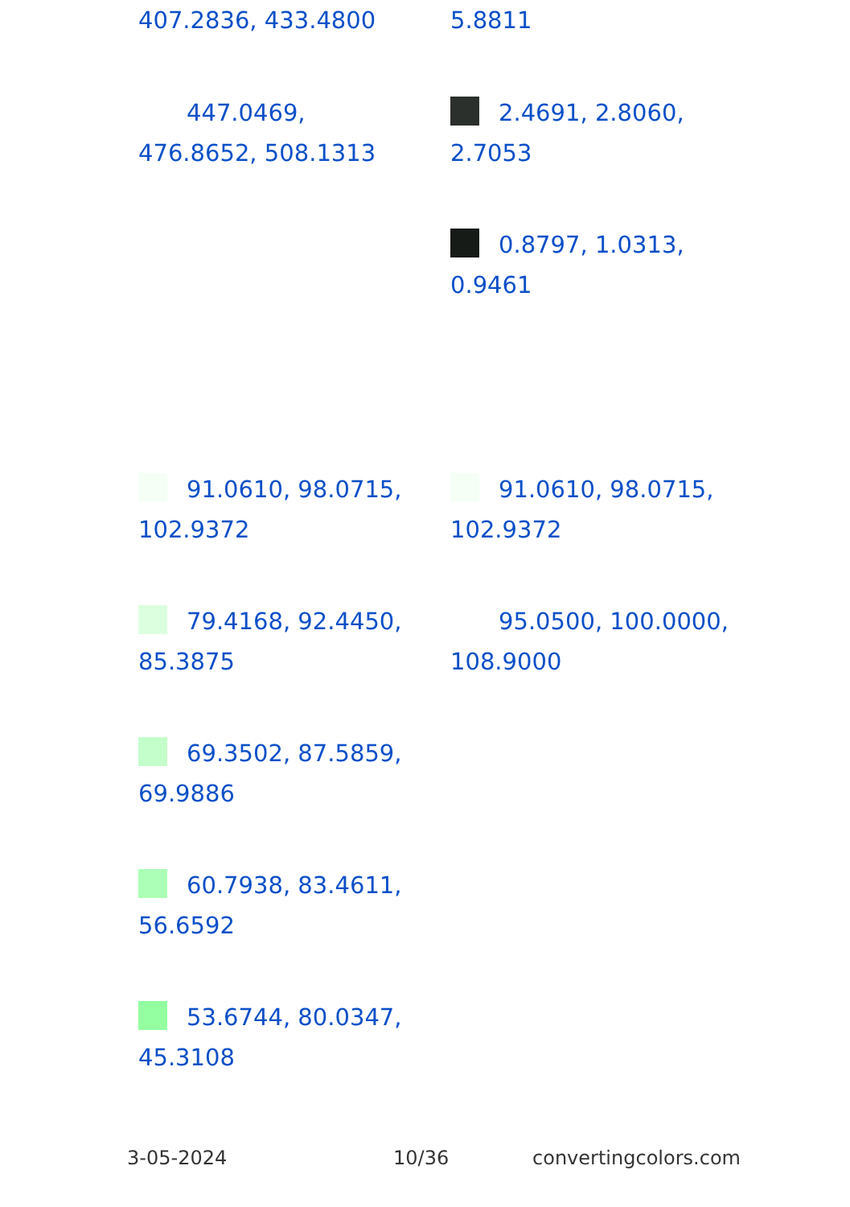407.2836, 433.4800 5.8811
447.0469, 476.8652, 508.1313
2.4691, 2.8060, 2.7053
0.8797, 1.0313, 0.9461
91.0610, 98.0715, 102.9372
91.0610, 98.0715, 102.9372
79.4168, 92.4450, 85.3875
95.0500, 100.0000, 108.9000
69.3502, 87.5859, 69.9886
60.7938, 83.4611, 56.6592
53.6744, 80.0347, 45.3108
3-05-2024 10/36 convertingcolors.com